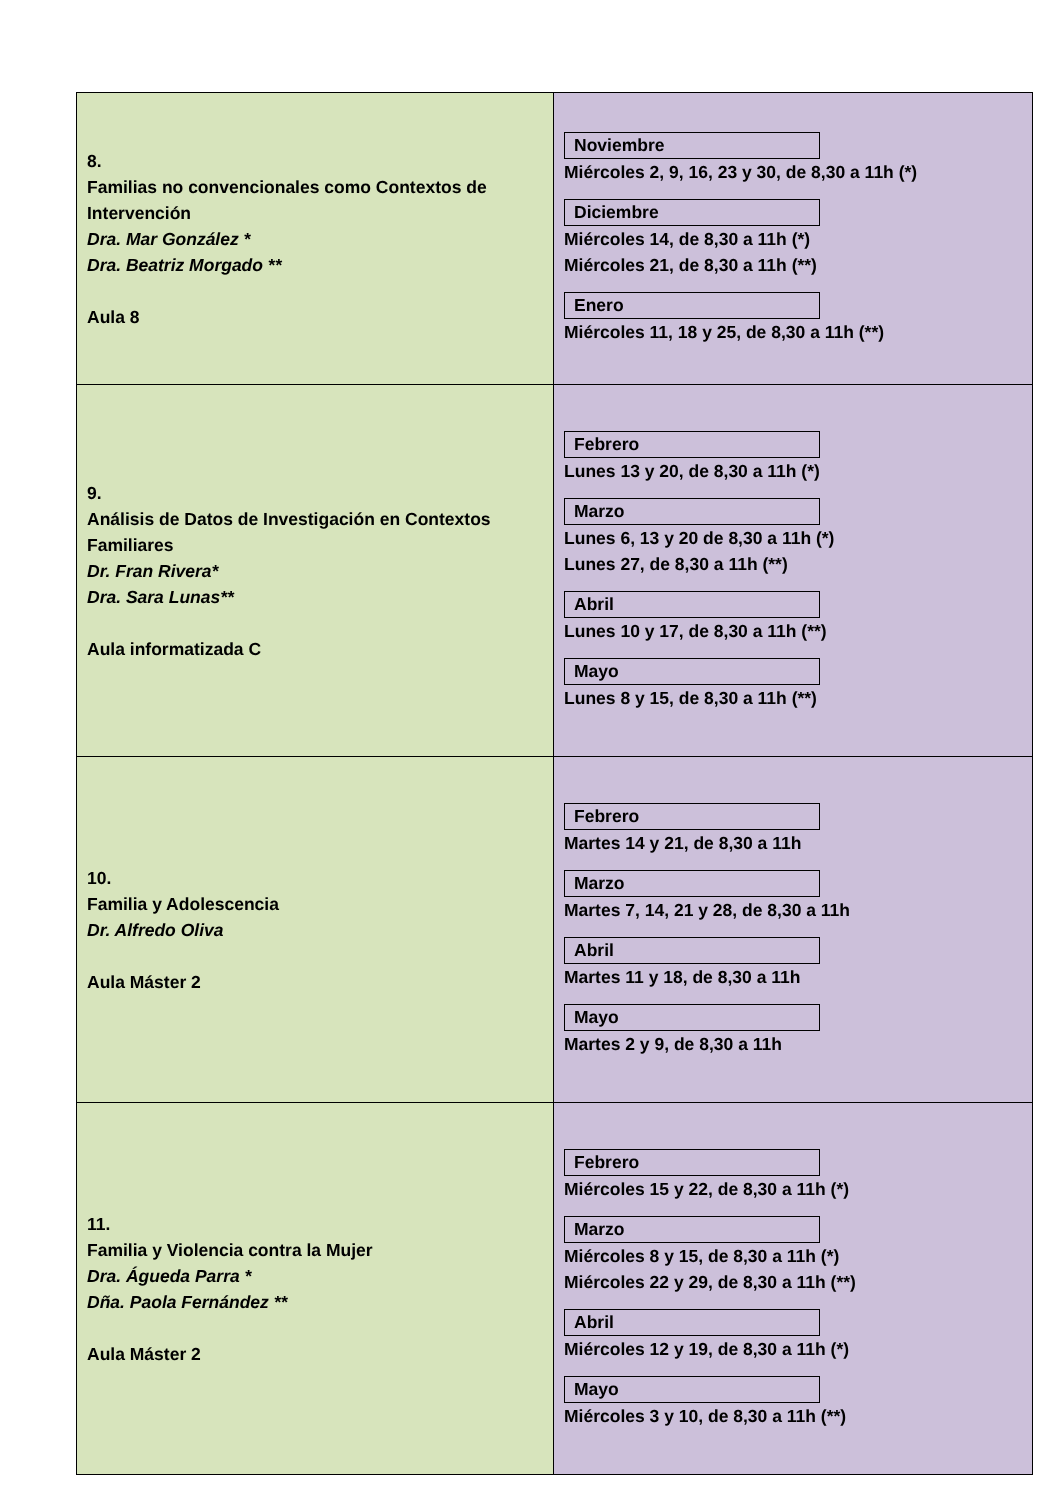| 8. Familias no convencionales como Contextos de Intervención Dra. Mar González * Dra. Beatriz Morgado ** Aula 8 | Noviembre Miércoles 2, 9, 16, 23 y 30, de 8,30 a 11h (*) Diciembre Miércoles 14, de 8,30 a 11h (*) Miércoles 21, de 8,30 a 11h (**) Enero Miércoles 11, 18 y 25, de 8,30 a 11h (**) |
| 9. Análisis de Datos de Investigación en Contextos Familiares Dr. Fran Rivera* Dra. Sara Lunas** Aula informatizada C | Febrero Lunes 13 y 20, de 8,30 a 11h (*) Marzo Lunes 6, 13 y 20 de 8,30 a 11h (*) Lunes 27, de 8,30 a 11h (**) Abril Lunes 10 y 17, de 8,30 a 11h (**) Mayo Lunes 8 y 15, de 8,30 a 11h (**) |
| 10. Familia y Adolescencia Dr. Alfredo Oliva Aula Máster 2 | Febrero Martes 14 y 21, de 8,30 a 11h Marzo Martes 7, 14, 21 y 28, de 8,30 a 11h Abril Martes 11 y 18, de 8,30 a 11h Mayo Martes 2 y 9, de 8,30 a 11h |
| 11. Familia y Violencia contra la Mujer Dra. Águeda Parra * Dña. Paola Fernández ** Aula Máster 2 | Febrero Miércoles 15 y 22, de 8,30 a 11h (*) Marzo Miércoles 8 y 15, de 8,30 a 11h (*) Miércoles 22 y 29, de 8,30 a 11h (**) Abril Miércoles 12 y 19, de 8,30 a 11h (*) Mayo Miércoles 3 y 10, de 8,30 a 11h (**) |